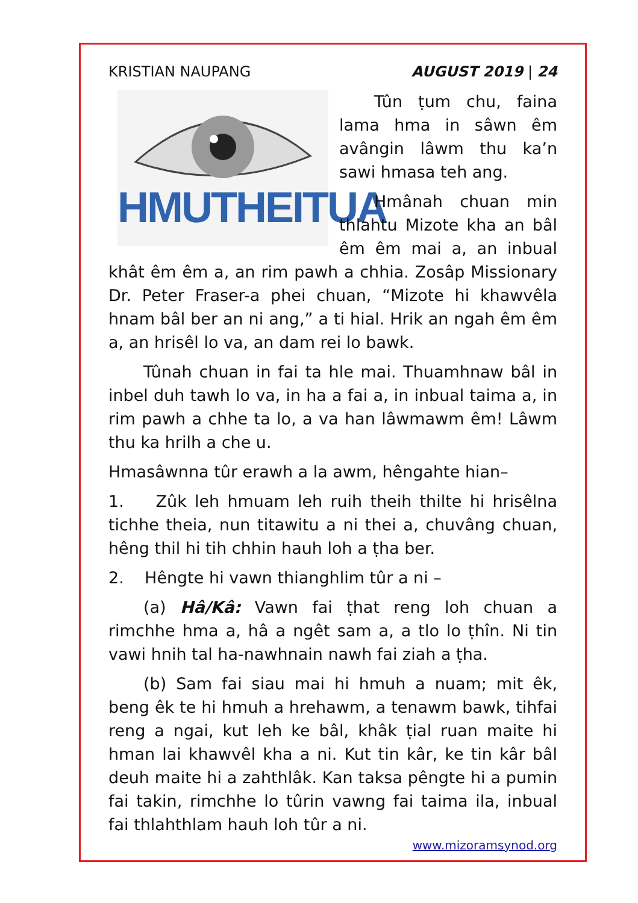KRISTIAN NAUPANG AUGUST 2019 | 24
HMUTHEITUA
Tûn ṭum chu, faina lama hma in sâwn êm avângin lâwm thu ka’n sawi hmasa teh ang.
Hmânah chuan min thlahtu Mizote kha an bâl êm êm mai a, an inbual khât êm êm a, an rim pawh a chhia. Zosâp Missionary Dr. Peter Fraser-a phei chuan, “Mizote hi khawvêla hnam bâl ber an ni ang,” a ti hial. Hrik an ngah êm êm a, an hrisêl lo va, an dam rei lo bawk.
Tûnah chuan in fai ta hle mai. Thuamhnaw bâl in inbel duh tawh lo va, in ha a fai a, in inbual taima a, in rim pawh a chhe ta lo, a va han lâwmawm êm! Lâwm thu ka hrilh a che u.
Hmasâwnna tûr erawh a la awm, hêngahte hian–
1. Zûk leh hmuam leh ruih theih thilte hi hrisêlna tichhe theia, nun titawitu a ni thei a, chuvâng chuan, hêng thil hi tih chhin hauh loh a ṭha ber.
2. Hêngte hi vawn thianghlim tûr a ni –
(a) Hâ/Kâ: Vawn fai ṭhat reng loh chuan a rimchhe hma a, hâ a ngêt sam a, a tlo lo ṭhîn. Ni tin vawi hnih tal ha-nawhnain nawh fai ziah a ṭha.
(b) Sam fai siau mai hi hmuh a nuam; mit êk, beng êk te hi hmuh a hrehawm, a tenawm bawk, tihfai reng a ngai, kut leh ke bâl, khâk ṭial ruan maite hi hman lai khawvêl kha a ni. Kut tin kâr, ke tin kâr bâl deuh maite hi a zahthlâk. Kan taksa pêngte hi a pumin fai takin, rimchhe lo tûrin vawng fai taima ila, inbual fai thlahthlam hauh loh tûr a ni.
www.mizoramsynod.org